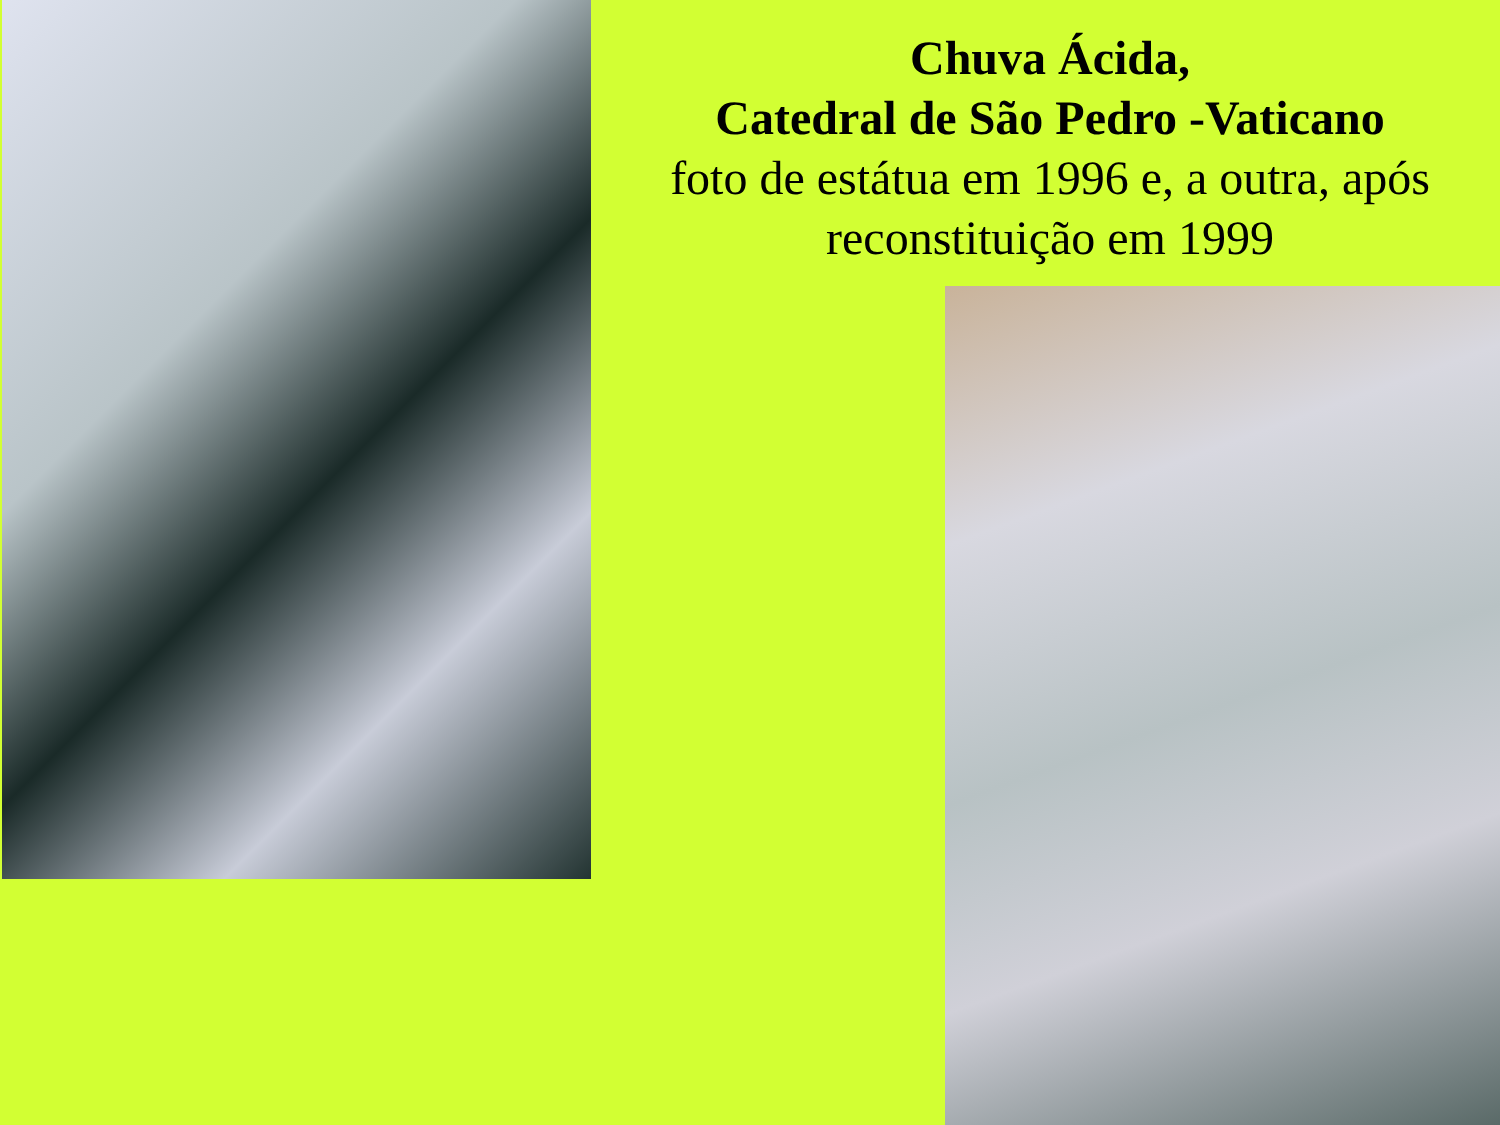Chuva Ácida,
Catedral de São Pedro -Vaticano
foto de estátua em 1996 e, a outra, após reconstituição em 1999